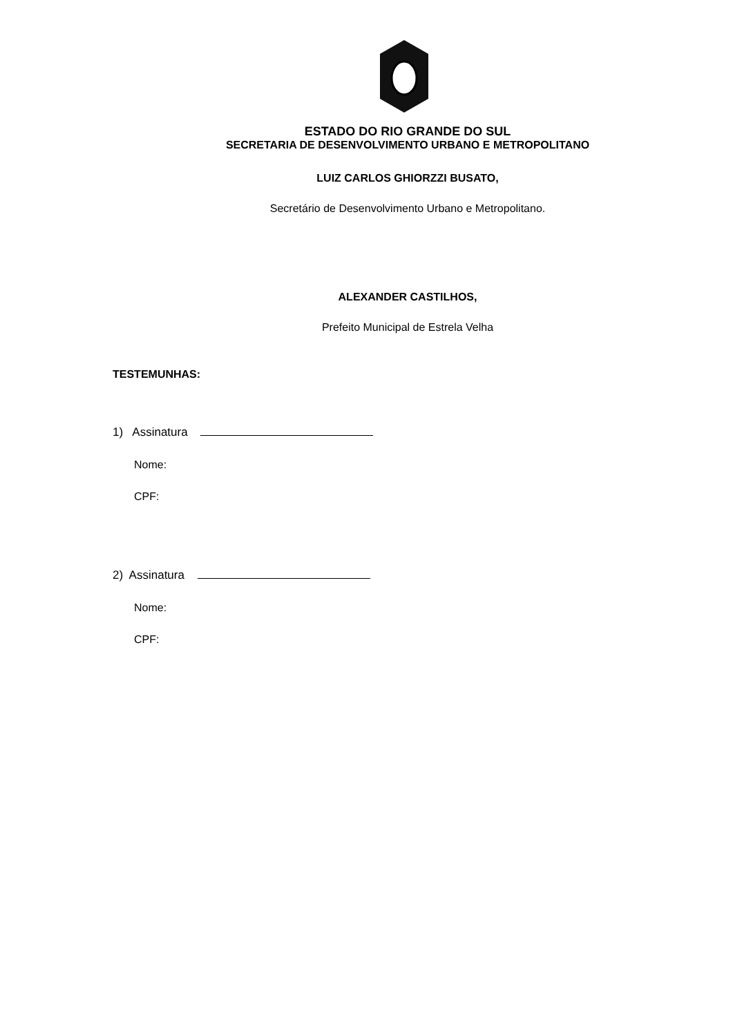ESTADO DO RIO GRANDE DO SUL
SECRETARIA DE DESENVOLVIMENTO URBANO E METROPOLITANO
LUIZ CARLOS GHIORZZI BUSATO,
Secretário de Desenvolvimento Urbano e Metropolitano.
ALEXANDER CASTILHOS,
Prefeito Municipal de Estrela Velha
TESTEMUNHAS:
1) Assinatura
Nome:
CPF:
2) Assinatura
Nome:
CPF: